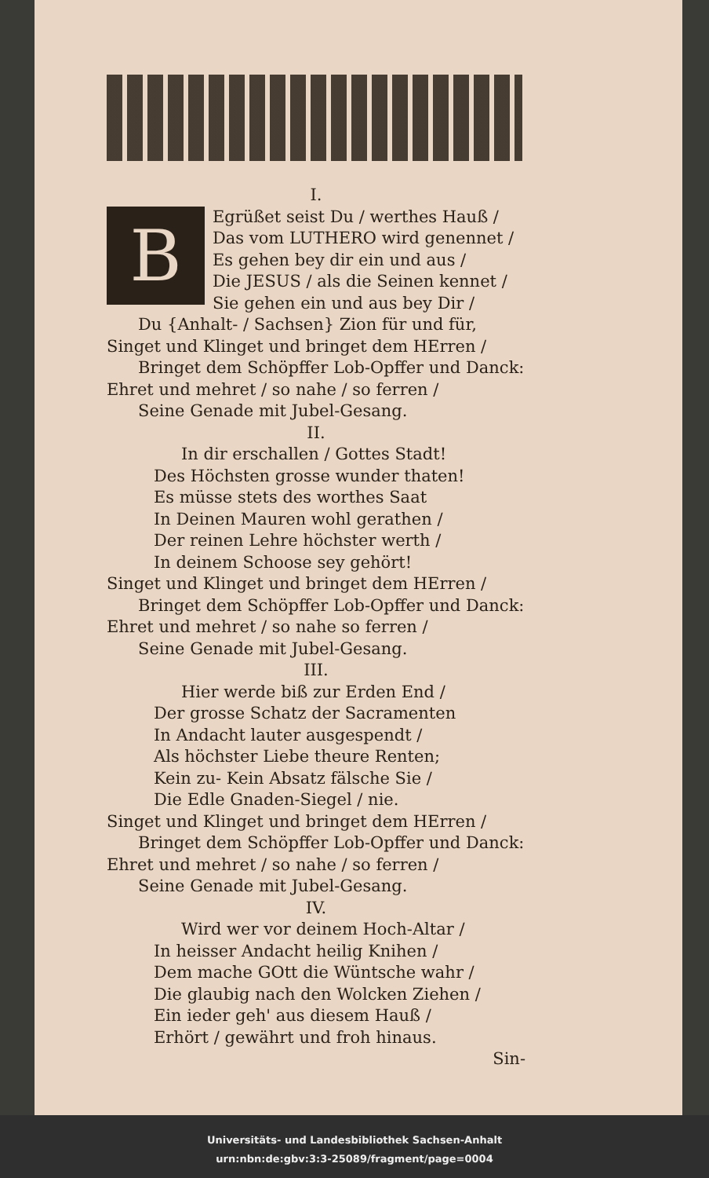I.
B
Egrüßet seist Du / werthes Hauß /
Das vom LUTHERO wird genennet /
Es gehen bey dir ein und aus /
Die JESUS / als die Seinen kennet /
Sie gehen ein und aus bey Dir /
Du {Anhalt- / Sachsen} Zion für und für,
Singet und Klinget und bringet dem HErren /
Bringet dem Schöpffer Lob-Opffer und Danck:
Ehret und mehret / so nahe / so ferren /
Seine Genade mit Jubel-Gesang.
II.
In dir erschallen / Gottes Stadt!
Des Höchsten grosse wunder thaten!
Es müsse stets des worthes Saat
In Deinen Mauren wohl gerathen /
Der reinen Lehre höchster werth /
In deinem Schoose sey gehört!
Singet und Klinget und bringet dem HErren /
Bringet dem Schöpffer Lob-Opffer und Danck:
Ehret und mehret / so nahe so ferren /
Seine Genade mit Jubel-Gesang.
III.
Hier werde biß zur Erden End /
Der grosse Schatz der Sacramenten
In Andacht lauter ausgespendt /
Als höchster Liebe theure Renten;
Kein zu- Kein Absatz fälsche Sie /
Die Edle Gnaden-Siegel / nie.
Singet und Klinget und bringet dem HErren /
Bringet dem Schöpffer Lob-Opffer und Danck:
Ehret und mehret / so nahe / so ferren /
Seine Genade mit Jubel-Gesang.
IV.
Wird wer vor deinem Hoch-Altar /
In heisser Andacht heilig Knihen /
Dem mache GOtt die Wüntsche wahr /
Die glaubig nach den Wolcken Ziehen /
Ein ieder geh' aus diesem Hauß /
Erhört / gewährt und froh hinaus.
Sin-
Universitäts- und Landesbibliothek Sachsen-Anhalt
urn:nbn:de:gbv:3:3-25089/fragment/page=0004